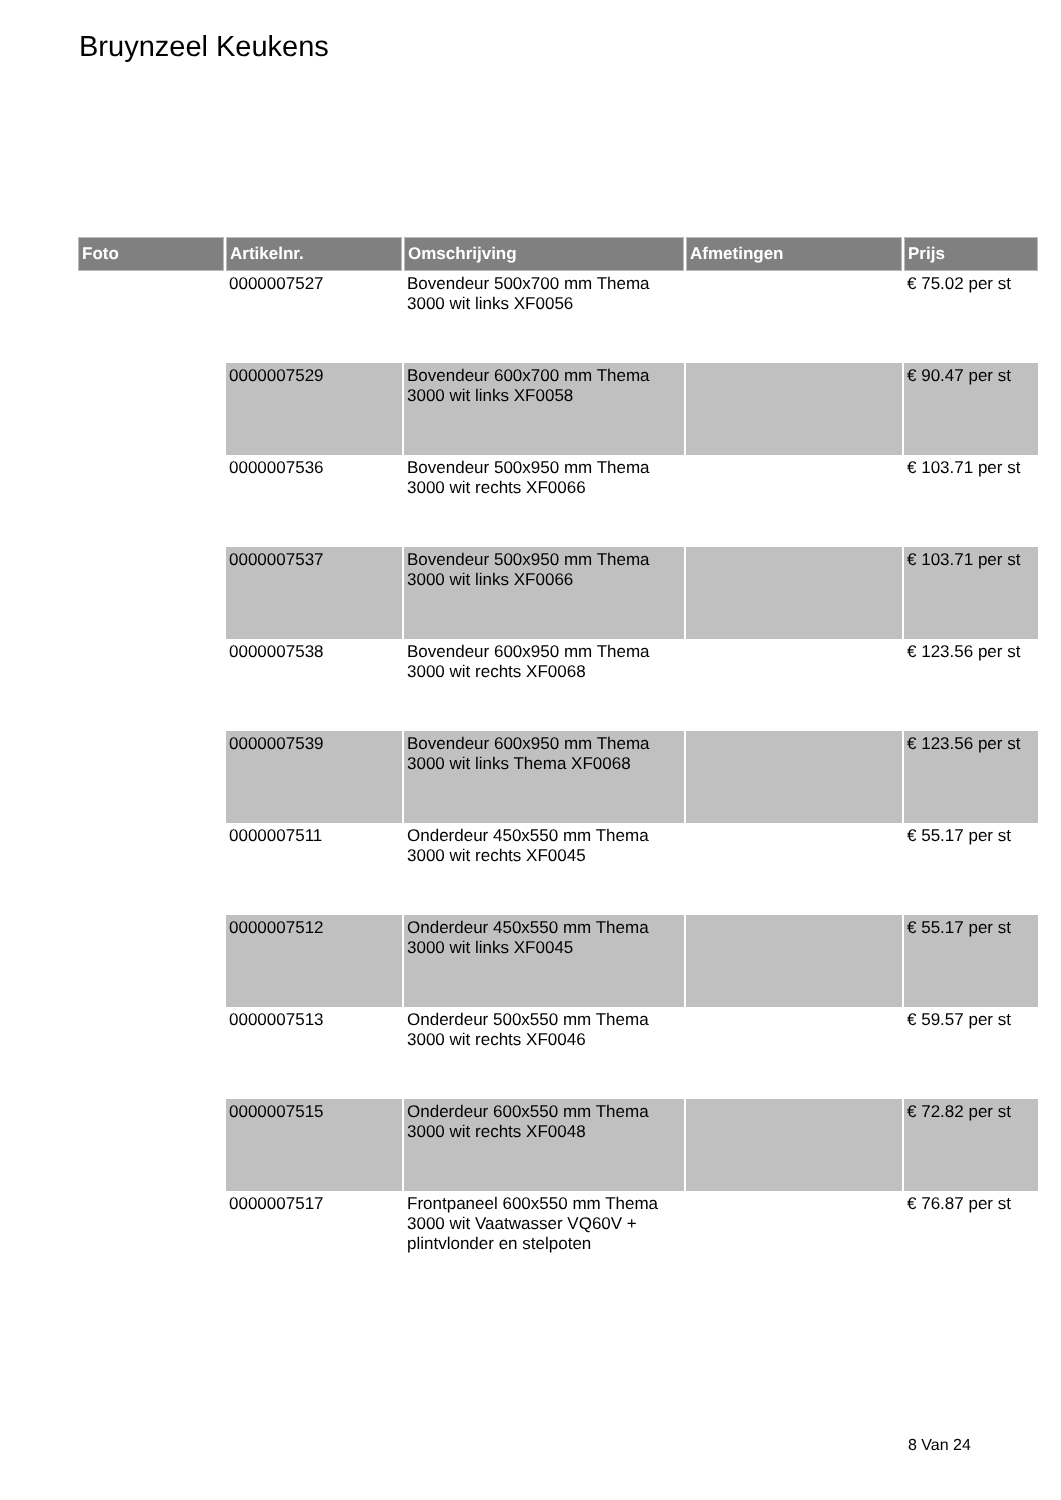Bruynzeel Keukens
| Foto | Artikelnr. | Omschrijving | Afmetingen | Prijs |
| --- | --- | --- | --- | --- |
| | 0000007527 | Bovendeur 500x700 mm Thema 3000 wit links XF0056 | | € 75.02 per st |
| | 0000007529 | Bovendeur 600x700 mm Thema 3000 wit links XF0058 | | € 90.47 per st |
| | 0000007536 | Bovendeur 500x950 mm Thema 3000 wit rechts XF0066 | | € 103.71 per st |
| | 0000007537 | Bovendeur 500x950 mm Thema 3000 wit links XF0066 | | € 103.71 per st |
| | 0000007538 | Bovendeur 600x950 mm Thema 3000 wit rechts XF0068 | | € 123.56 per st |
| | 0000007539 | Bovendeur 600x950 mm Thema 3000 wit links Thema XF0068 | | € 123.56 per st |
| | 0000007511 | Onderdeur 450x550 mm Thema 3000 wit rechts XF0045 | | € 55.17 per st |
| | 0000007512 | Onderdeur 450x550 mm Thema 3000 wit links XF0045 | | € 55.17 per st |
| | 0000007513 | Onderdeur 500x550 mm Thema 3000 wit rechts XF0046 | | € 59.57 per st |
| | 0000007515 | Onderdeur 600x550 mm Thema 3000 wit rechts XF0048 | | € 72.82 per st |
| | 0000007517 | Frontpaneel 600x550 mm Thema 3000 wit Vaatwasser VQ60V + plintvlonder en stelpoten | | € 76.87 per st |
8 Van 24